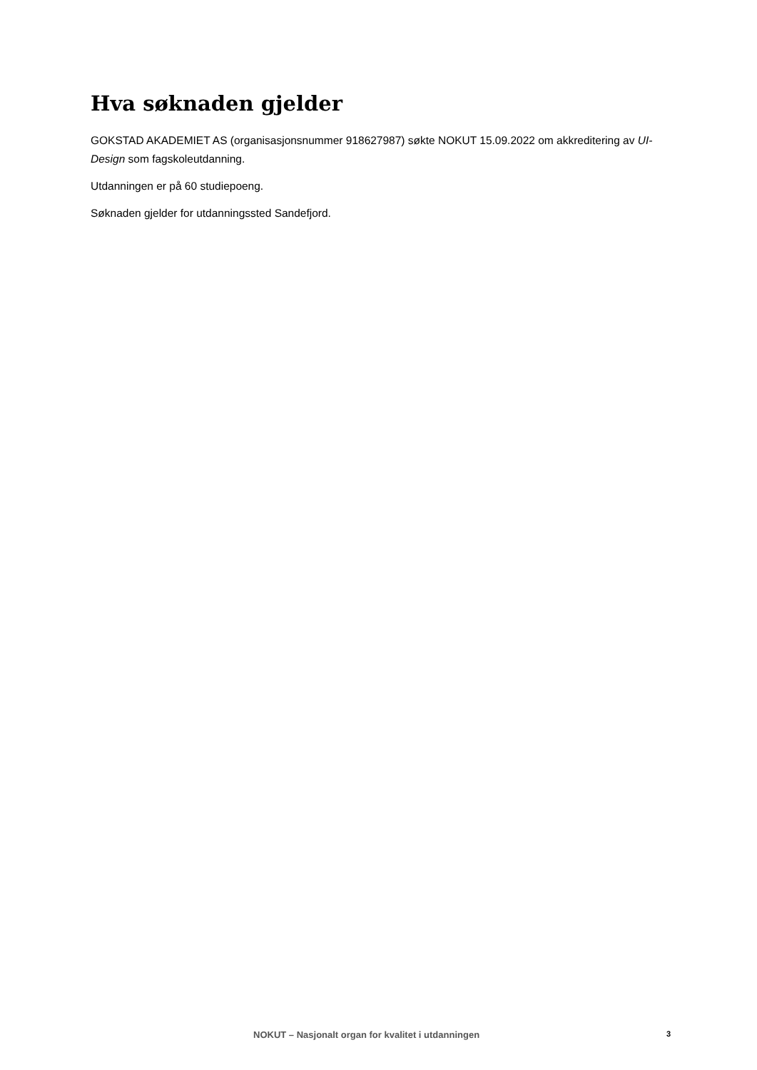Hva søknaden gjelder
GOKSTAD AKADEMIET AS (organisasjonsnummer 918627987) søkte NOKUT 15.09.2022 om akkreditering av UI-Design som fagskoleutdanning.
Utdanningen er på 60 studiepoeng.
Søknaden gjelder for utdanningssted Sandefjord.
NOKUT – Nasjonalt organ for kvalitet i utdanningen 3